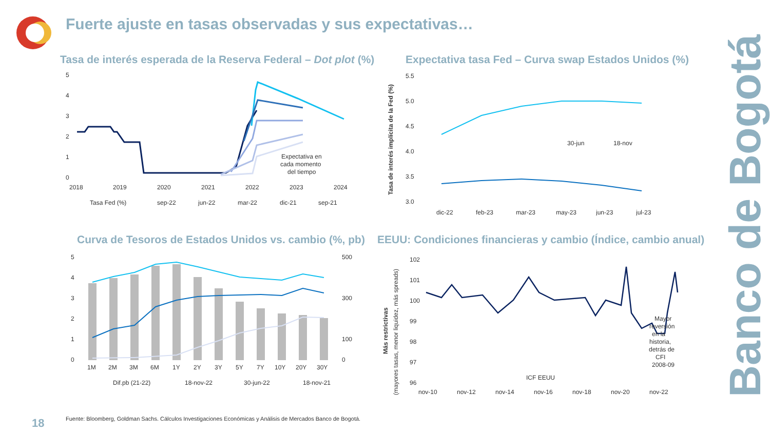Fuerte ajuste en tasas observadas y sus expectativas…
Tasa de interés esperada de la Reserva Federal – Dot plot (%)
5
4
3
2
1
0
2018
2019
2020
2021
2022
2023
2024
Expectativa en
cada momento
del tiempo
Tasa Fed (%)
sep-22
jun-22
mar-22
dic-21
sep-21
Expectativa tasa Fed – Curva swap Estados Unidos (%)
Tasa de interés implícita de la Fed (%)
5.5
5.0
4.5
4.0
3.5
3.0
30-jun
18-nov
dic-22
feb-23
mar-23
may-23
jun-23
jul-23
Curva de Tesoros de Estados Unidos vs. cambio (%, pb)
5
4
3
2
1
0
500
300
100
0
1M
2M
3M
6M
1Y
2Y
3Y
5Y
7Y
10Y
20Y
30Y
Dif.pb (21-22)
18-nov-22
30-jun-22
18-nov-21
EEUU: Condiciones financieras y cambio (Índice, cambio anual)
Más restrictivas
(mayores tasas, menor liquidez, más spreads)
102
101
100
99
98
97
96
Mayor
reversión
en la
historia,
detrás de
CFI
2008-09
ICF EEUU
nov-10
nov-12
nov-14
nov-16
nov-18
nov-20
nov-22
Banco de Bogotá
18
Fuente: Bloomberg, Goldman Sachs. Cálculos Investigaciones Económicas y Análisis de Mercados Banco de Bogotá.